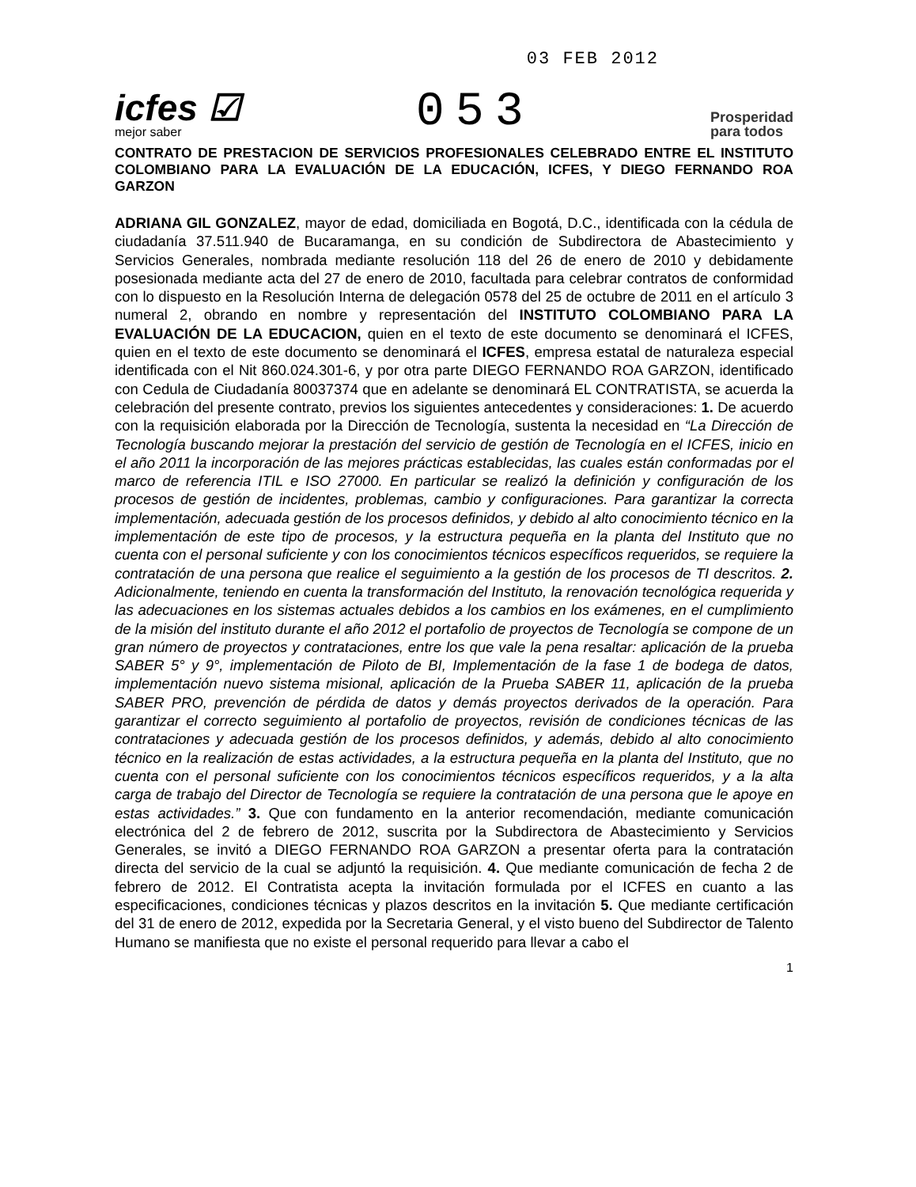icfes ☑
mejor saber
053
03 FEB 2012
Prosperidad
para todos
CONTRATO DE PRESTACION DE SERVICIOS PROFESIONALES CELEBRADO ENTRE EL INSTITUTO COLOMBIANO PARA LA EVALUACIÓN DE LA EDUCACIÓN, ICFES, Y DIEGO FERNANDO ROA GARZON
ADRIANA GIL GONZALEZ, mayor de edad, domiciliada en Bogotá, D.C., identificada con la cédula de ciudadanía 37.511.940 de Bucaramanga, en su condición de Subdirectora de Abastecimiento y Servicios Generales, nombrada mediante resolución 118 del 26 de enero de 2010 y debidamente posesionada mediante acta del 27 de enero de 2010, facultada para celebrar contratos de conformidad con lo dispuesto en la Resolución Interna de delegación 0578 del 25 de octubre de 2011 en el artículo 3 numeral 2, obrando en nombre y representación del INSTITUTO COLOMBIANO PARA LA EVALUACIÓN DE LA EDUCACION, quien en el texto de este documento se denominará el ICFES, quien en el texto de este documento se denominará el ICFES, empresa estatal de naturaleza especial identificada con el Nit 860.024.301-6, y por otra parte DIEGO FERNANDO ROA GARZON, identificado con Cedula de Ciudadanía 80037374 que en adelante se denominará EL CONTRATISTA, se acuerda la celebración del presente contrato, previos los siguientes antecedentes y consideraciones: 1. De acuerdo con la requisición elaborada por la Dirección de Tecnología, sustenta la necesidad en “La Dirección de Tecnología buscando mejorar la prestación del servicio de gestión de Tecnología en el ICFES, inicio en el año 2011 la incorporación de las mejores prácticas establecidas, las cuales están conformadas por el marco de referencia ITIL e ISO 27000. En particular se realizó la definición y configuración de los procesos de gestión de incidentes, problemas, cambio y configuraciones. Para garantizar la correcta implementación, adecuada gestión de los procesos definidos, y debido al alto conocimiento técnico en la implementación de este tipo de procesos, y la estructura pequeña en la planta del Instituto que no cuenta con el personal suficiente y con los conocimientos técnicos específicos requeridos, se requiere la contratación de una persona que realice el seguimiento a la gestión de los procesos de TI descritos. 2. Adicionalmente, teniendo en cuenta la transformación del Instituto, la renovación tecnológica requerida y las adecuaciones en los sistemas actuales debidos a los cambios en los exámenes, en el cumplimiento de la misión del instituto durante el año 2012 el portafolio de proyectos de Tecnología se compone de un gran número de proyectos y contrataciones, entre los que vale la pena resaltar: aplicación de la prueba SABER 5° y 9°, implementación de Piloto de BI, Implementación de la fase 1 de bodega de datos, implementación nuevo sistema misional, aplicación de la Prueba SABER 11, aplicación de la prueba SABER PRO, prevención de pérdida de datos y demás proyectos derivados de la operación. Para garantizar el correcto seguimiento al portafolio de proyectos, revisión de condiciones técnicas de las contrataciones y adecuada gestión de los procesos definidos, y además, debido al alto conocimiento técnico en la realización de estas actividades, a la estructura pequeña en la planta del Instituto, que no cuenta con el personal suficiente con los conocimientos técnicos específicos requeridos, y a la alta carga de trabajo del Director de Tecnología se requiere la contratación de una persona que le apoye en estas actividades.” 3. Que con fundamento en la anterior recomendación, mediante comunicación electrónica del 2 de febrero de 2012, suscrita por la Subdirectora de Abastecimiento y Servicios Generales, se invitó a DIEGO FERNANDO ROA GARZON a presentar oferta para la contratación directa del servicio de la cual se adjuntó la requisición. 4. Que mediante comunicación de fecha 2 de febrero de 2012. El Contratista acepta la invitación formulada por el ICFES en cuanto a las especificaciones, condiciones técnicas y plazos descritos en la invitación 5. Que mediante certificación del 31 de enero de 2012, expedida por la Secretaria General, y el visto bueno del Subdirector de Talento Humano se manifiesta que no existe el personal requerido para llevar a cabo el
1